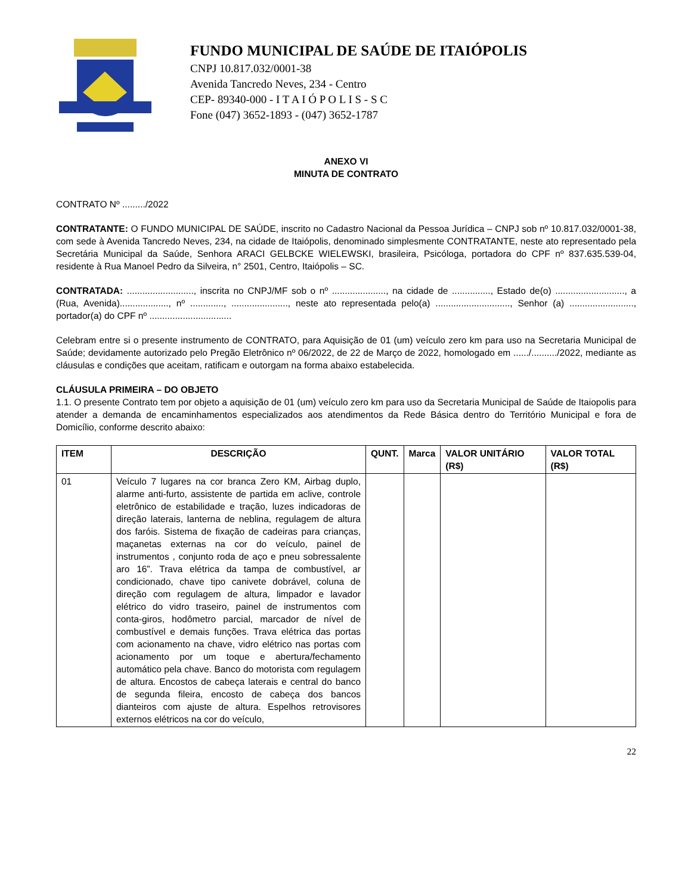FUNDO MUNICIPAL DE SAÚDE DE ITAIÓPOLIS
CNPJ 10.817.032/0001-38
Avenida Tancredo Neves, 234 - Centro
CEP- 89340-000 - I T A I Ó P O L I S - S C
Fone (047) 3652-1893 - (047) 3652-1787
ANEXO VI
MINUTA DE CONTRATO
CONTRATO Nº ........./2022
CONTRATANTE: O FUNDO MUNICIPAL DE SAÚDE, inscrito no Cadastro Nacional da Pessoa Jurídica – CNPJ sob nº 10.817.032/0001-38, com sede à Avenida Tancredo Neves, 234, na cidade de Itaiópolis, denominado simplesmente CONTRATANTE, neste ato representado pela Secretária Municipal da Saúde, Senhora ARACI GELBCKE WIELEWSKI, brasileira, Psicóloga, portadora do CPF nº 837.635.539-04, residente à Rua Manoel Pedro da Silveira, n° 2501, Centro, Itaiópolis – SC.
CONTRATADA: .........................., inscrita no CNPJ/MF sob o nº ....................., na cidade de ..............., Estado de(o) ..........................., a (Rua, Avenida)..................., nº ............., ......................, neste ato representada pelo(a) ............................., Senhor (a) ........................., portador(a) do CPF nº ................................
Celebram entre si o presente instrumento de CONTRATO, para Aquisição de 01 (um) veículo zero km para uso na Secretaria Municipal de Saúde; devidamente autorizado pelo Pregão Eletrônico nº 06/2022, de 22 de Março de 2022, homologado em ....../........../2022, mediante as cláusulas e condições que aceitam, ratificam e outorgam na forma abaixo estabelecida.
CLÁUSULA PRIMEIRA – DO OBJETO
1.1. O presente Contrato tem por objeto a aquisição de 01 (um) veículo zero km para uso da Secretaria Municipal de Saúde de Itaiopolis para atender a demanda de encaminhamentos especializados aos atendimentos da Rede Básica dentro do Território Municipal e fora de Domicílio, conforme descrito abaixo:
| ITEM | DESCRIÇÃO | QUNT. | Marca | VALOR UNITÁRIO (R$) | VALOR TOTAL (R$) |
| --- | --- | --- | --- | --- | --- |
| 01 | Veículo 7 lugares na cor branca Zero KM, Airbag duplo, alarme anti-furto, assistente de partida em aclive, controle eletrônico de estabilidade e tração, luzes indicadoras de direção laterais, lanterna de neblina, regulagem de altura dos faróis. Sistema de fixação de cadeiras para crianças, maçanetas externas na cor do veículo, painel de instrumentos , conjunto roda de aço e pneu sobressalente aro 16”. Trava elétrica da tampa de combustível, ar condicionado, chave tipo canivete dobrável, coluna de direção com regulagem de altura, limpador e lavador elétrico do vidro traseiro, painel de instrumentos com conta-giros, hodômetro parcial, marcador de nível de combustível e demais funções. Trava elétrica das portas com acionamento na chave, vidro elétrico nas portas com acionamento por um toque e abertura/fechamento automático pela chave. Banco do motorista com regulagem de altura. Encostos de cabeça laterais e central do banco de segunda fileira, encosto de cabeça dos bancos dianteiros com ajuste de altura. Espelhos retrovisores externos elétricos na cor do veículo, | | | | |
22